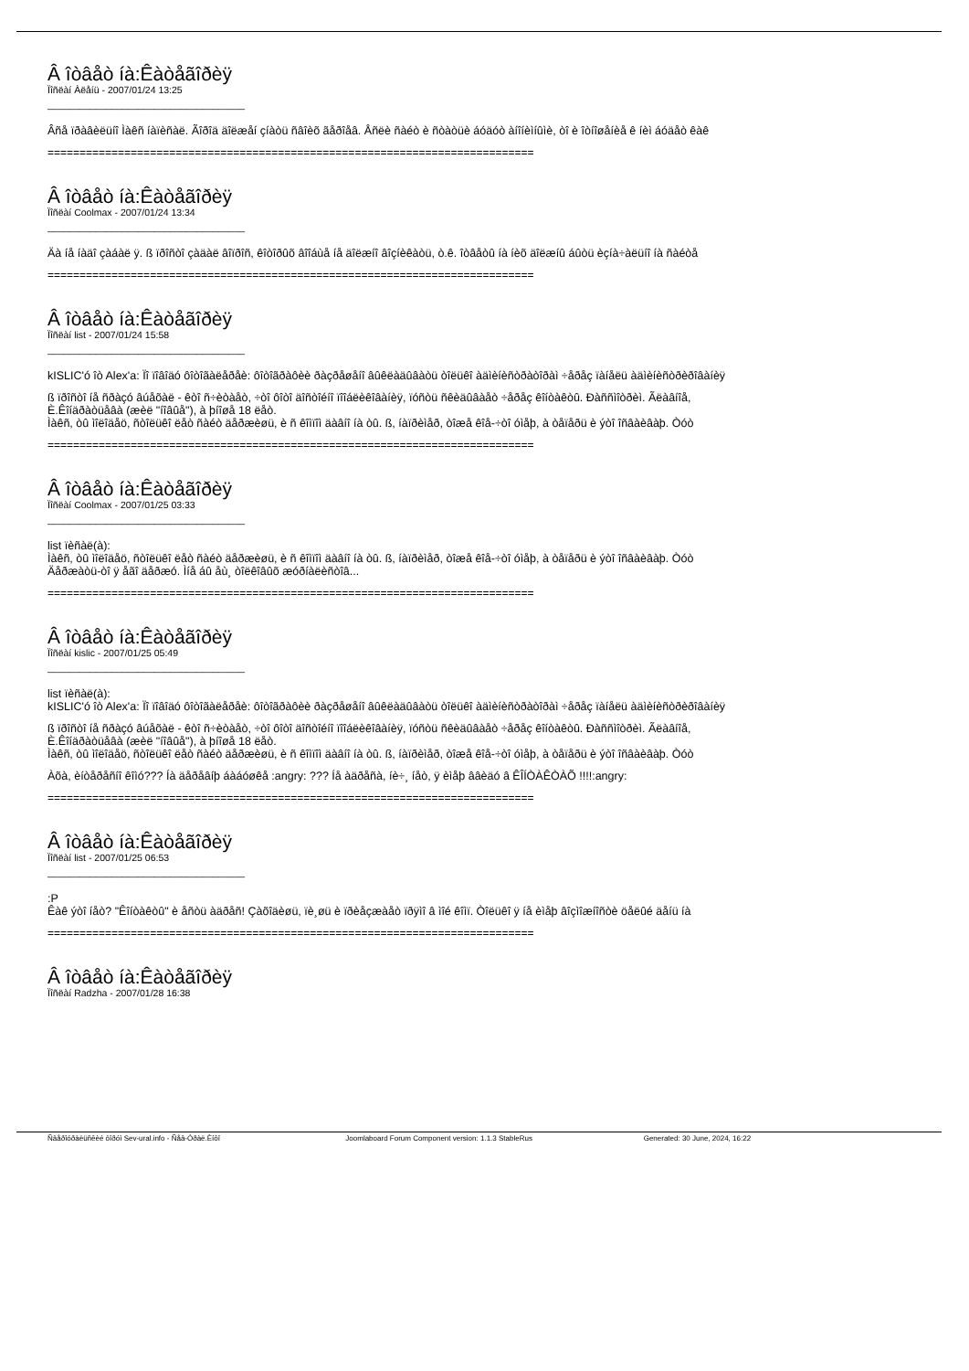Â îòâåò íà:Êàòåãîðèÿ
Ïîñëàí Àëåíü - 2007/01/24 13:25
_____________________________________
Âñå ïðàâèëüíî Ìàêñ íàïèñàë. Ãîðîä äîëæåí çíàòü ñâîèõ ãåðîåâ. Åñëè ñàéò è ñòàòüè áóäóò àíîíèìíûìè, òî è îòíîøåíèå ê íèì áóäåò êàê
============================================================================
Â îòâåò íà:Êàòåãîðèÿ
Ïîñëàí Coolmax - 2007/01/24 13:34
_____________________________________
Äà íå íàäî çàáàë ÿ. ß ïðîñòî çàäàë âîïðîñ, êîòîðûõ âîîáùå íå äîëæíî âîçíèêàòü, ò.ê. îòâåòû íà íèõ äîëæíû áûòü èçíà÷àëüíî íà ñàéòå
============================================================================
Â îòâåò íà:Êàòåãîðèÿ
Ïîñëàí list - 2007/01/24 15:58
_____________________________________
kISLIC'ó îò Alex'a: Ïî ïîâîäó ôîòîãàëåðåè: ôîòîãðàôèè ðàçðåøåíî âûêëàäûâàòü òîëüêî àäìèíèñòðàòîðàì ÷åðåç ïàíåëü àäìèíèñòðèðîâàíèÿ
ß ïðîñòî íå ñðàçó âúåõàë - êòî ñ÷èòàåò, ÷òî ôîòî äîñòîéíî ïîîáëèêîâàíèÿ, ïóñòü ñêèäûâàåò ÷åðåç êîíòàêòû. Ðàññìîòðèì. Ãëàâíîå,
È.Êîíäðàòüåâà (æèë "íîâûå"), à þíîøå 18 ëåò.
Ìàêñ, òû ìîëîäåö, ñòîëüêî ëåò ñàéò äåðæèøü, è ñ êîìïîì äàâíî íà òû. ß, íàïðèìåð, òîæå êîå-÷òî óìåþ, à òåïåðü è ýòî îñâàèâàþ. Òóò
============================================================================
Â îòâåò íà:Êàòåãîðèÿ
Ïîñëàí Coolmax - 2007/01/25 03:33
_____________________________________
list ïèñàë(à):
Ìàêñ, òû ìîëîäåö, ñòîëüêî ëåò ñàéò äåðæèøü, è ñ êîìïîì äàâíî íà òû. ß, íàïðèìåð, òîæå êîå-÷òî óìåþ, à òåïåðü è ýòî îñâàèâàþ. Òóò
Äåðæàòü-òî ÿ åãî äåðæó. Ìíå áû åù¸ òîëêîâûõ æóðíàëèñòîâ...
============================================================================
Â îòâåò íà:Êàòåãîðèÿ
Ïîñëàí kislic - 2007/01/25 05:49
_____________________________________
list ïèñàë(à):
kISLIC'ó îò Alex'a: Ïî ïîâîäó ôîòîãàëåðåè: ôîòîãðàôèè ðàçðåøåíî âûêëàäûâàòü òîëüêî àäìèíèñòðàòîðàì ÷åðåç ïàíåëü àäìèíèñòðèðîâàíèÿ
ß ïðîñòî íå ñðàçó âúåõàë - êòî ñ÷èòàåò, ÷òî ôîòî äîñòîéíî ïîîáëèêîâàíèÿ, ïóñòü ñêèäûâàåò ÷åðåç êîíòàêòû. Ðàññìîòðèì. Ãëàâíîå,
È.Êîíäðàòüåâà (æèë "íîâûå"), à þíîøå 18 ëåò.
Ìàêñ, òû ìîëîäåö, ñòîëüêî ëåò ñàéò äåðæèøü, è ñ êîìïîì äàâíî íà òû. ß, íàïðèìåð, òîæå êîå-÷òî óìåþ, à òåïåðü è ýòî îñâàèâàþ. Òóò
Àõà, èíòåðåñíî êîìó??? Íà äåðåâíþ áàáóøêå :angry: ??? Íå àäðåñà, íè÷¸ íåò, ÿ èìåþ ââèäó â ÊÎÍÒÀÊÒÀÕ !!!!:angry:
============================================================================
Â îòâåò íà:Êàòåãîðèÿ
Ïîñëàí list - 2007/01/25 06:53
_____________________________________
:P
Êàê ýòî íåò? "Êîíòàêòû" è åñòü àäðåñ! Çàõîäèøü, ïè¸øü è ïðèåçæàåò ïðÿìî â ìîé êîìï. Òîëüêî ÿ íå èìåþ âîçìîæíîñòè öåëûé äåíü íà
============================================================================
Â îòâåò íà:Êàòåãîðèÿ
Ïîñëàí Radzha - 2007/01/28 16:38
Ñâåðîóðàëüñêèé ôîðóì Sev-ural.info - Ñåâ-Óðàë.Èíôî Joomlaboard Forum Component version: 1.1.3 StableRus Generated: 30 June, 2024, 16:22